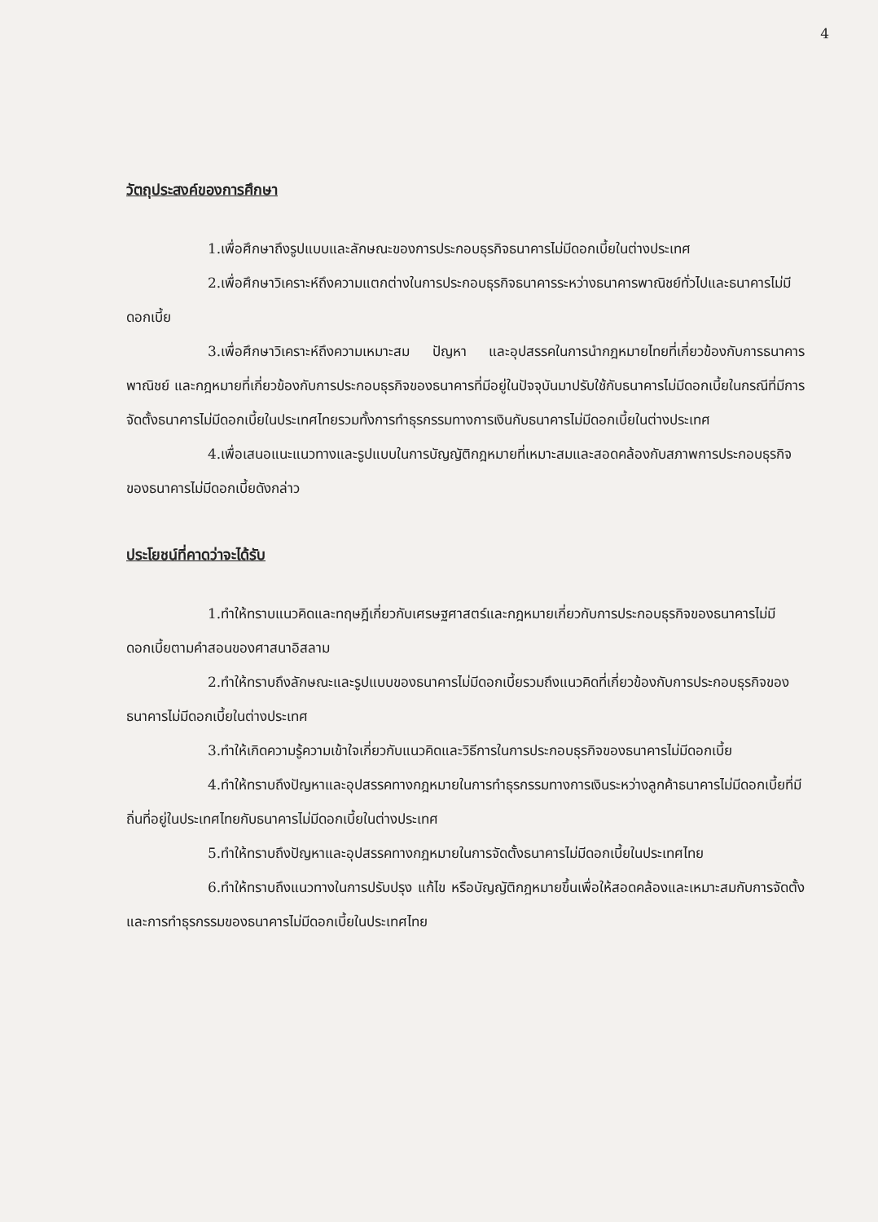4
วัตถุประสงค์ของการศึกษา
1.เพื่อศึกษาถึงรูปแบบและลักษณะของการประกอบธุรกิจธนาคารไม่มีดอกเบี้ยในต่างประเทศ
2.เพื่อศึกษาวิเคราะห์ถึงความแตกต่างในการประกอบธุรกิจธนาคารระหว่างธนาคารพาณิชย์ทั่วไปและธนาคารไม่มีดอกเบี้ย
3.เพื่อศึกษาวิเคราะห์ถึงความเหมาะสม ปัญหา และอุปสรรคในการนำกฎหมายไทยที่เกี่ยวข้องกับการธนาคารพาณิชย์ และกฎหมายที่เกี่ยวข้องกับการประกอบธุรกิจของธนาคารที่มีอยู่ในปัจจุบันมาปรับใช้กับธนาคารไม่มีดอกเบี้ยในกรณีที่มีการจัดตั้งธนาคารไม่มีดอกเบี้ยในประเทศไทยรวมทั้งการทำธุรกรรมทางการเงินกับธนาคารไม่มีดอกเบี้ยในต่างประเทศ
4.เพื่อเสนอแนะแนวทางและรูปแบบในการบัญญัติกฎหมายที่เหมาะสมและสอดคล้องกับสภาพการประกอบธุรกิจของธนาคารไม่มีดอกเบี้ยดังกล่าว
ประโยชน์ที่คาดว่าจะได้รับ
1.ทำให้ทราบแนวคิดและทฤษฎีเกี่ยวกับเศรษฐศาสตร์และกฎหมายเกี่ยวกับการประกอบธุรกิจของธนาคารไม่มีดอกเบี้ยตามคำสอนของศาสนาอิสลาม
2.ทำให้ทราบถึงลักษณะและรูปแบบของธนาคารไม่มีดอกเบี้ยรวมถึงแนวคิดที่เกี่ยวข้องกับการประกอบธุรกิจของธนาคารไม่มีดอกเบี้ยในต่างประเทศ
3.ทำให้เกิดความรู้ความเข้าใจเกี่ยวกับแนวคิดและวิธีการในการประกอบธุรกิจของธนาคารไม่มีดอกเบี้ย
4.ทำให้ทราบถึงปัญหาและอุปสรรคทางกฎหมายในการทำธุรกรรมทางการเงินระหว่างลูกค้าธนาคารไม่มีดอกเบี้ยที่มีถิ่นที่อยู่ในประเทศไทยกับธนาคารไม่มีดอกเบี้ยในต่างประเทศ
5.ทำให้ทราบถึงปัญหาและอุปสรรคทางกฎหมายในการจัดตั้งธนาคารไม่มีดอกเบี้ยในประเทศไทย
6.ทำให้ทราบถึงแนวทางในการปรับปรุง แก้ไข หรือบัญญัติกฎหมายขึ้นเพื่อให้สอดคล้องและเหมาะสมกับการจัดตั้งและการทำธุรกรรมของธนาคารไม่มีดอกเบี้ยในประเทศไทย